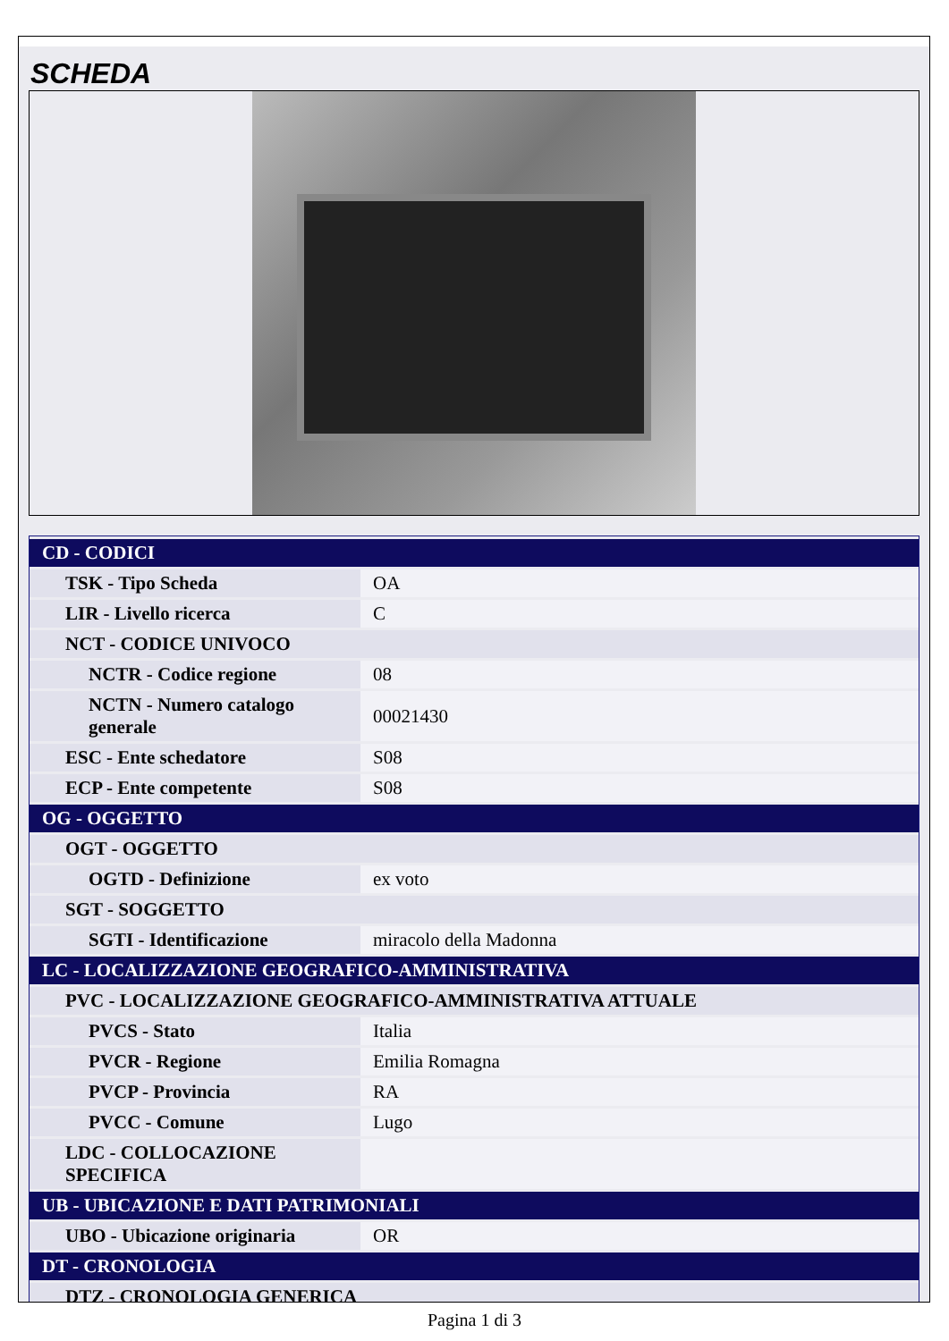SCHEDA
| CD - CODICI | |
| TSK - Tipo Scheda | OA |
| LIR - Livello ricerca | C |
| NCT - CODICE UNIVOCO | |
| NCTR - Codice regione | 08 |
| NCTN - Numero catalogo generale | 00021430 |
| ESC - Ente schedatore | S08 |
| ECP - Ente competente | S08 |
| OG - OGGETTO | |
| OGT - OGGETTO | |
| OGTD - Definizione | ex voto |
| SGT - SOGGETTO | |
| SGTI - Identificazione | miracolo della Madonna |
| LC - LOCALIZZAZIONE GEOGRAFICO-AMMINISTRATIVA | |
| PVC - LOCALIZZAZIONE GEOGRAFICO-AMMINISTRATIVA ATTUALE | |
| PVCS - Stato | Italia |
| PVCR - Regione | Emilia Romagna |
| PVCP - Provincia | RA |
| PVCC - Comune | Lugo |
| LDC - COLLOCAZIONE SPECIFICA | |
| UB - UBICAZIONE E DATI PATRIMONIALI | |
| UBO - Ubicazione originaria | OR |
| DT - CRONOLOGIA | |
| DTZ - CRONOLOGIA GENERICA | |
Pagina 1 di 3